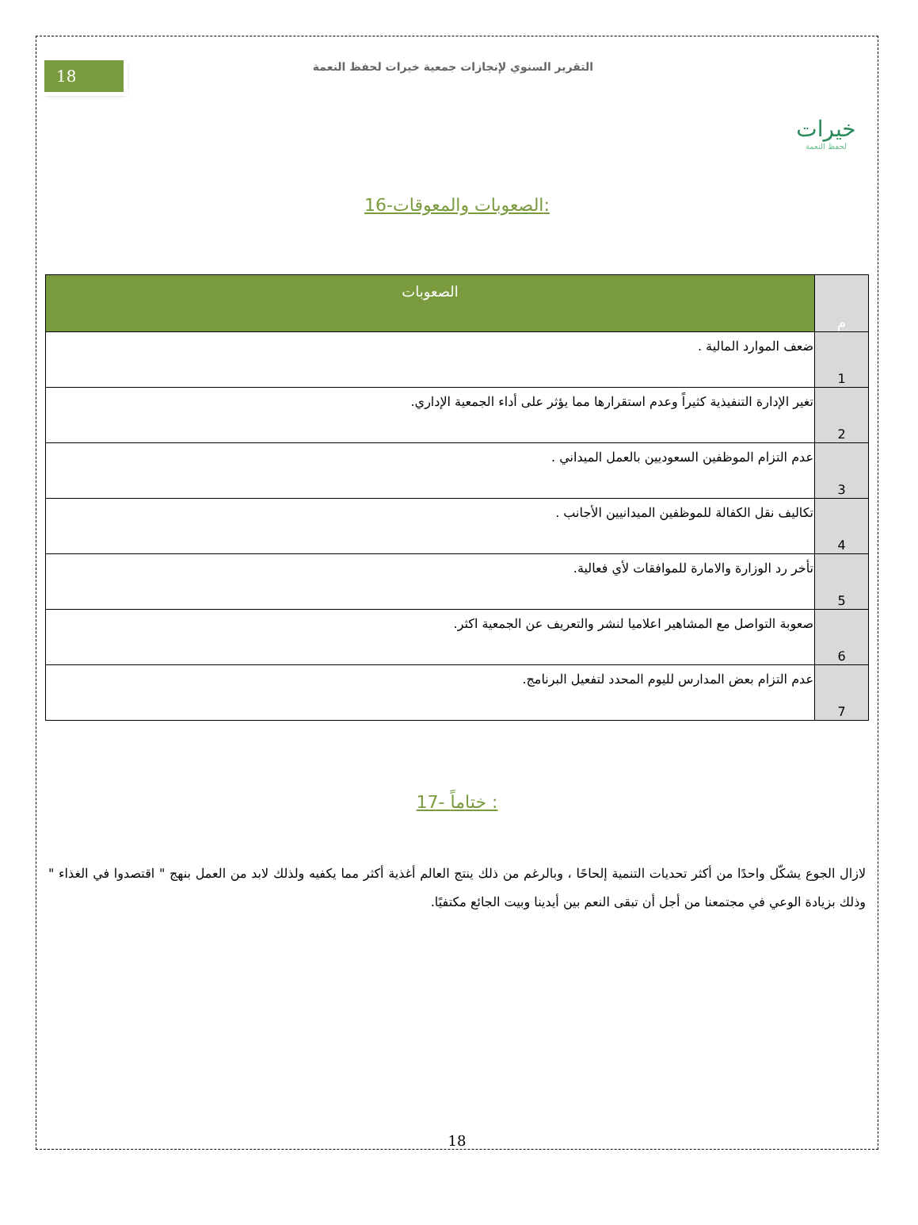خيرات
لحفظ النعمة
التقرير السنوي لإنجازات جمعية خيرات لحفظ النعمة
18
16-الصعوبات والمعوقات:
| م | الصعوبات |
| --- | --- |
| 1 | ضعف الموارد المالية . |
| 2 | تغير الإدارة التنفيذية كثيراً وعدم استقرارها مما يؤثر على أداء الجمعية الإداري. |
| 3 | عدم التزام الموظفين السعوديين بالعمل الميداني . |
| 4 | تكاليف نقل الكفالة للموظفين الميدانيين الأجانب . |
| 5 | تأخر رد الوزارة والامارة للموافقات لأي فعالية. |
| 6 | صعوبة التواصل مع المشاهير اعلاميا لنشر والتعريف عن الجمعية اكثر. |
| 7 | عدم التزام بعض المدارس لليوم المحدد لتفعيل البرنامج. |
17- ختاماً :
لازال الجوع يشكّل واحدًا من أكثر تحديات التنمية إلحاحًا ، وبالرغم من ذلك ينتج العالم أغذية أكثر مما يكفيه ولذلك لابد من العمل بنهج " اقتصدوا في الغذاء " وذلك بزيادة الوعي في مجتمعنا من أجل أن تبقى النعم بين أيدينا وبيت الجائع مكتفيًا.
18